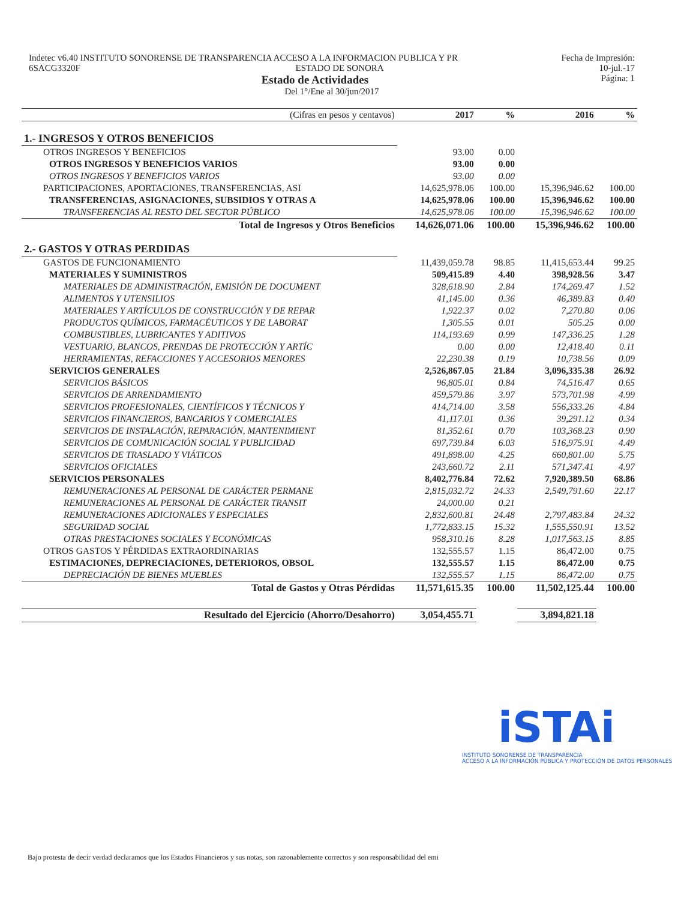Indetec v6.40 INSTITUTO SONORENSE DE TRANSPARENCIA ACCESO A LA INFORMACION PUBLICA Y PR Fecha de Impresión:
6SACG3320F ESTADO DE SONORA 10-jul.-17
Estado de Actividades Página: 1
Del 1°/Ene al 30/jun/2017
| (Cifras en pesos y centavos) | 2017 | % | 2016 | % |
| --- | --- | --- | --- | --- |
| 1.- INGRESOS Y OTROS BENEFICIOS | | | | |
| OTROS INGRESOS Y BENEFICIOS | 93.00 | 0.00 | | |
| OTROS INGRESOS Y BENEFICIOS VARIOS | 93.00 | 0.00 | | |
| OTROS INGRESOS Y BENEFICIOS VARIOS | 93.00 | 0.00 | | |
| PARTICIPACIONES, APORTACIONES, TRANSFERENCIAS, ASI | 14,625,978.06 | 100.00 | 15,396,946.62 | 100.00 |
| TRANSFERENCIAS, ASIGNACIONES, SUBSIDIOS Y OTRAS A | 14,625,978.06 | 100.00 | 15,396,946.62 | 100.00 |
| TRANSFERENCIAS AL RESTO DEL SECTOR PÚBLICO | 14,625,978.06 | 100.00 | 15,396,946.62 | 100.00 |
| Total de Ingresos y Otros Beneficios | 14,626,071.06 | 100.00 | 15,396,946.62 | 100.00 |
| 2.- GASTOS Y OTRAS PERDIDAS | | | | |
| GASTOS DE FUNCIONAMIENTO | 11,439,059.78 | 98.85 | 11,415,653.44 | 99.25 |
| MATERIALES Y SUMINISTROS | 509,415.89 | 4.40 | 398,928.56 | 3.47 |
| MATERIALES DE ADMINISTRACIÓN, EMISIÓN DE DOCUMENT | 328,618.90 | 2.84 | 174,269.47 | 1.52 |
| ALIMENTOS Y UTENSILIOS | 41,145.00 | 0.36 | 46,389.83 | 0.40 |
| MATERIALES Y ARTÍCULOS DE CONSTRUCCIÓN Y DE REPAR | 1,922.37 | 0.02 | 7,270.80 | 0.06 |
| PRODUCTOS QUÍMICOS, FARMACÉUTICOS Y DE LABORAT | 1,305.55 | 0.01 | 505.25 | 0.00 |
| COMBUSTIBLES, LUBRICANTES Y ADITIVOS | 114,193.69 | 0.99 | 147,336.25 | 1.28 |
| VESTUARIO, BLANCOS, PRENDAS DE PROTECCIÓN Y ARTÍC | 0.00 | 0.00 | 12,418.40 | 0.11 |
| HERRAMIENTAS, REFACCIONES Y ACCESORIOS MENORES | 22,230.38 | 0.19 | 10,738.56 | 0.09 |
| SERVICIOS GENERALES | 2,526,867.05 | 21.84 | 3,096,335.38 | 26.92 |
| SERVICIOS BÁSICOS | 96,805.01 | 0.84 | 74,516.47 | 0.65 |
| SERVICIOS DE ARRENDAMIENTO | 459,579.86 | 3.97 | 573,701.98 | 4.99 |
| SERVICIOS PROFESIONALES, CIENTÍFICOS Y TÉCNICOS Y | 414,714.00 | 3.58 | 556,333.26 | 4.84 |
| SERVICIOS FINANCIEROS, BANCARIOS Y COMERCIALES | 41,117.01 | 0.36 | 39,291.12 | 0.34 |
| SERVICIOS DE INSTALACIÓN, REPARACIÓN, MANTENIMIENT | 81,352.61 | 0.70 | 103,368.23 | 0.90 |
| SERVICIOS DE COMUNICACIÓN SOCIAL Y PUBLICIDAD | 697,739.84 | 6.03 | 516,975.91 | 4.49 |
| SERVICIOS DE TRASLADO Y VIÁTICOS | 491,898.00 | 4.25 | 660,801.00 | 5.75 |
| SERVICIOS OFICIALES | 243,660.72 | 2.11 | 571,347.41 | 4.97 |
| SERVICIOS PERSONALES | 8,402,776.84 | 72.62 | 7,920,389.50 | 68.86 |
| REMUNERACIONES AL PERSONAL DE CARÁCTER PERMANE | 2,815,032.72 | 24.33 | 2,549,791.60 | 22.17 |
| REMUNERACIONES AL PERSONAL DE CARÁCTER TRANSIT | 24,000.00 | 0.21 | | |
| REMUNERACIONES ADICIONALES Y ESPECIALES | 2,832,600.81 | 24.48 | 2,797,483.84 | 24.32 |
| SEGURIDAD SOCIAL | 1,772,833.15 | 15.32 | 1,555,550.91 | 13.52 |
| OTRAS PRESTACIONES SOCIALES Y ECONÓMICAS | 958,310.16 | 8.28 | 1,017,563.15 | 8.85 |
| OTROS GASTOS Y PÉRDIDAS EXTRAORDINARIAS | 132,555.57 | 1.15 | 86,472.00 | 0.75 |
| ESTIMACIONES, DEPRECIACIONES, DETERIOROS, OBSOL | 132,555.57 | 1.15 | 86,472.00 | 0.75 |
| DEPRECIACIÓN DE BIENES MUEBLES | 132,555.57 | 1.15 | 86,472.00 | 0.75 |
| Total de Gastos y Otras Pérdidas | 11,571,615.35 | 100.00 | 11,502,125.44 | 100.00 |
| Resultado del Ejercicio (Ahorro/Desahorro) | 3,054,455.71 | | 3,894,821.18 | |
iSTAi
INSTITUTO SONORENSE DE TRANSPARENCIA
ACCESO A LA INFORMACIÓN PÚBLICA Y PROTECCIÓN DE DATOS PERSONALES
Bajo protesta de decir verdad declaramos que los Estados Financieros y sus notas, son razonablemente correctos y son responsabilidad del emi